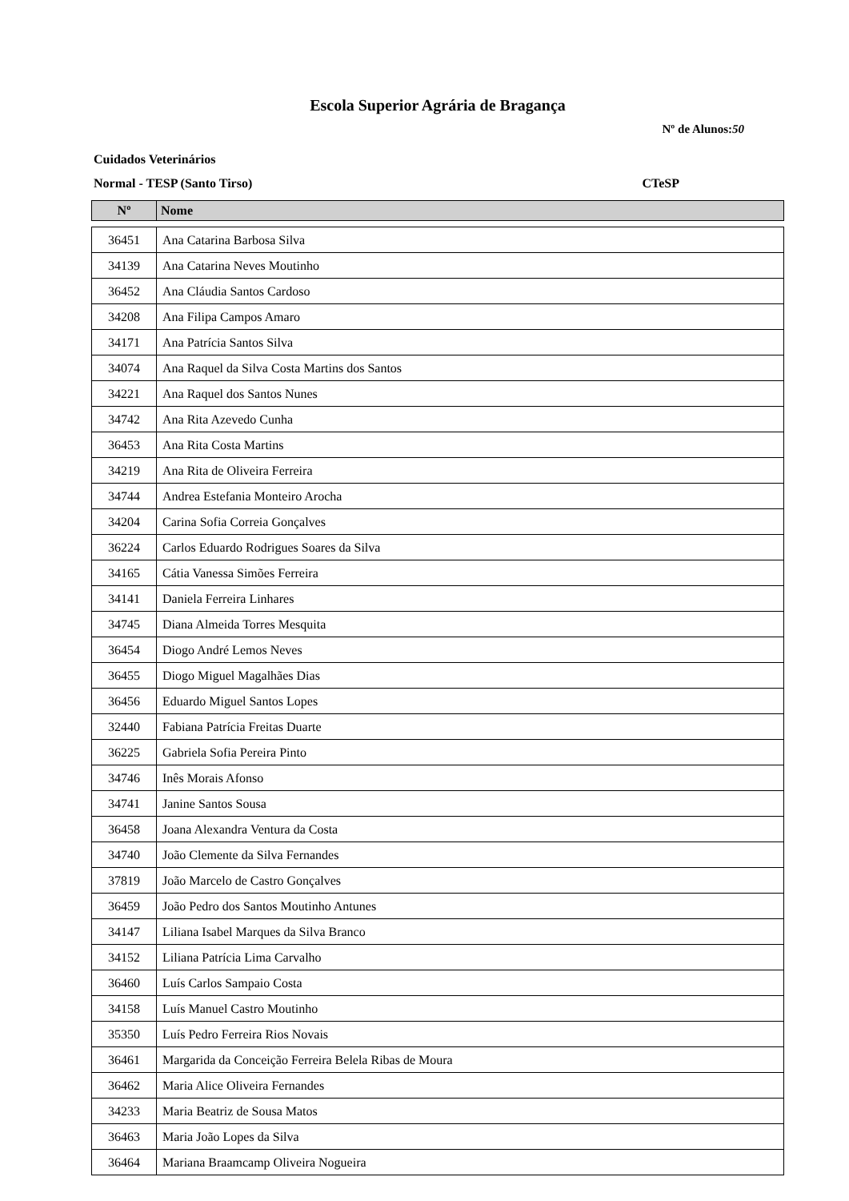Escola Superior Agrária de Bragança
Nº de Alunos:50
Cuidados Veterinários
Normal - TESP (Santo Tirso) CTeSP
| Nº | Nome |
| --- | --- |
| 36451 | Ana Catarina Barbosa Silva |
| 34139 | Ana Catarina Neves Moutinho |
| 36452 | Ana Cláudia Santos Cardoso |
| 34208 | Ana Filipa Campos Amaro |
| 34171 | Ana Patrícia Santos Silva |
| 34074 | Ana Raquel da Silva Costa Martins dos Santos |
| 34221 | Ana Raquel dos Santos Nunes |
| 34742 | Ana Rita Azevedo Cunha |
| 36453 | Ana Rita Costa Martins |
| 34219 | Ana Rita de Oliveira Ferreira |
| 34744 | Andrea Estefania Monteiro Arocha |
| 34204 | Carina Sofia Correia Gonçalves |
| 36224 | Carlos Eduardo Rodrigues Soares da Silva |
| 34165 | Cátia Vanessa Simões Ferreira |
| 34141 | Daniela Ferreira Linhares |
| 34745 | Diana Almeida Torres Mesquita |
| 36454 | Diogo André Lemos Neves |
| 36455 | Diogo Miguel Magalhães Dias |
| 36456 | Eduardo Miguel Santos Lopes |
| 32440 | Fabiana Patrícia Freitas Duarte |
| 36225 | Gabriela Sofia Pereira Pinto |
| 34746 | Inês Morais Afonso |
| 34741 | Janine Santos Sousa |
| 36458 | Joana Alexandra Ventura da Costa |
| 34740 | João Clemente da Silva Fernandes |
| 37819 | João Marcelo de Castro Gonçalves |
| 36459 | João Pedro dos Santos Moutinho Antunes |
| 34147 | Liliana Isabel Marques da Silva Branco |
| 34152 | Liliana Patrícia Lima Carvalho |
| 36460 | Luís Carlos Sampaio Costa |
| 34158 | Luís Manuel Castro Moutinho |
| 35350 | Luís Pedro Ferreira Rios Novais |
| 36461 | Margarida da Conceição Ferreira Belela Ribas de Moura |
| 36462 | Maria Alice Oliveira Fernandes |
| 34233 | Maria Beatriz de Sousa Matos |
| 36463 | Maria João Lopes da Silva |
| 36464 | Mariana Braamcamp Oliveira Nogueira |